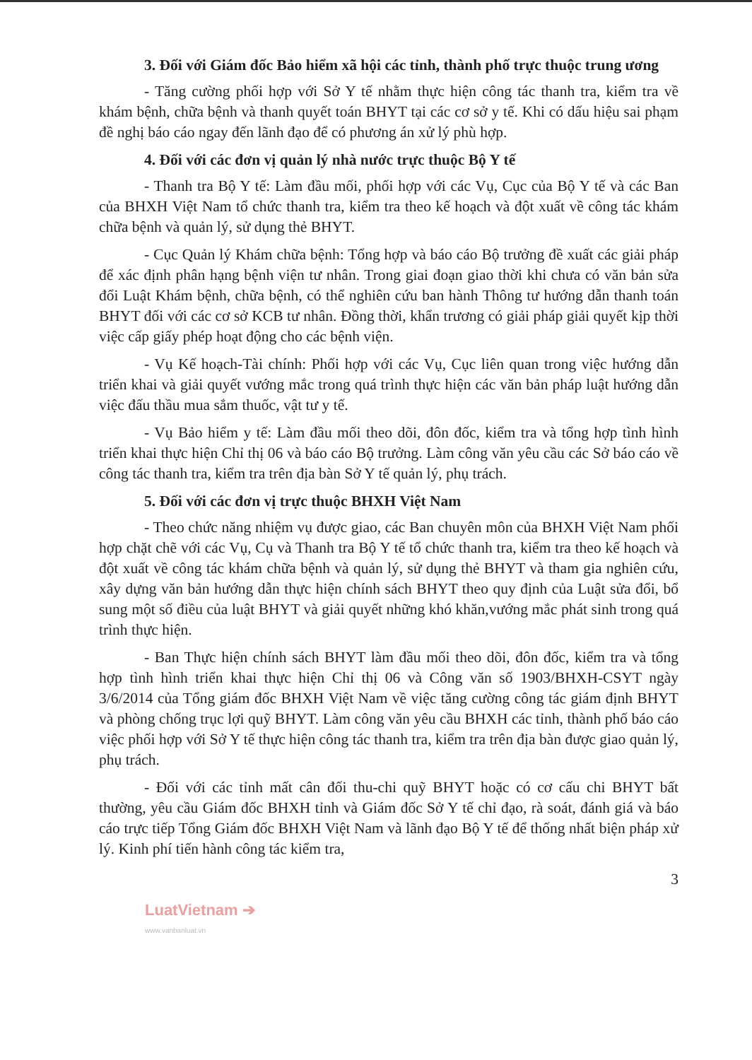3. Đối với Giám đốc Bảo hiểm xã hội các tỉnh, thành phố trực thuộc trung ương
- Tăng cường phối hợp với Sở Y tế nhằm thực hiện công tác thanh tra, kiểm tra về khám bệnh, chữa bệnh và thanh quyết toán BHYT tại các cơ sở y tế. Khi có dấu hiệu sai phạm đề nghị báo cáo ngay đến lãnh đạo để có phương án xử lý phù hợp.
4. Đối với các đơn vị quản lý nhà nước trực thuộc Bộ Y tế
- Thanh tra Bộ Y tế: Làm đầu mối, phối hợp với các Vụ, Cục của Bộ Y tế và các Ban của BHXH Việt Nam tổ chức thanh tra, kiểm tra theo kế hoạch và đột xuất về công tác khám chữa bệnh và quản lý, sử dụng thẻ BHYT.
- Cục Quản lý Khám chữa bệnh: Tổng hợp và báo cáo Bộ trưởng đề xuất các giải pháp để xác định phân hạng bệnh viện tư nhân. Trong giai đoạn giao thời khi chưa có văn bản sửa đổi Luật Khám bệnh, chữa bệnh, có thể nghiên cứu ban hành Thông tư hướng dẫn thanh toán BHYT đối với các cơ sở KCB tư nhân. Đồng thời, khẩn trương có giải pháp giải quyết kịp thời việc cấp giấy phép hoạt động cho các bệnh viện.
- Vụ Kế hoạch-Tài chính: Phối hợp với các Vụ, Cục liên quan trong việc hướng dẫn triển khai và giải quyết vướng mắc trong quá trình thực hiện các văn bản pháp luật hướng dẫn việc đấu thầu mua sắm thuốc, vật tư y tế.
- Vụ Bảo hiểm y tế: Làm đầu mối theo dõi, đôn đốc, kiểm tra và tổng hợp tình hình triển khai thực hiện Chỉ thị 06 và báo cáo Bộ trưởng. Làm công văn yêu cầu các Sở báo cáo về công tác thanh tra, kiểm tra trên địa bàn Sở Y tế quản lý, phụ trách.
5. Đối với các đơn vị trực thuộc BHXH Việt Nam
- Theo chức năng nhiệm vụ được giao, các Ban chuyên môn của BHXH Việt Nam phối hợp chặt chẽ với các Vụ, Cụ và Thanh tra Bộ Y tế tổ chức thanh tra, kiểm tra theo kế hoạch và đột xuất về công tác khám chữa bệnh và quản lý, sử dụng thẻ BHYT và tham gia nghiên cứu, xây dựng văn bản hướng dẫn thực hiện chính sách BHYT theo quy định của Luật sửa đổi, bổ sung một số điều của luật BHYT và giải quyết những khó khăn,vướng mắc phát sinh trong quá trình thực hiện.
- Ban Thực hiện chính sách BHYT làm đầu mối theo dõi, đôn đốc, kiểm tra và tổng hợp tình hình triển khai thực hiện Chỉ thị 06 và Công văn số 1903/BHXH-CSYT ngày 3/6/2014 của Tổng giám đốc BHXH Việt Nam về việc tăng cường công tác giám định BHYT và phòng chống trục lợi quỹ BHYT. Làm công văn yêu cầu BHXH các tỉnh, thành phố báo cáo việc phối hợp với Sở Y tế thực hiện công tác thanh tra, kiểm tra trên địa bàn được giao quản lý, phụ trách.
- Đối với các tỉnh mất cân đối thu-chi quỹ BHYT hoặc có cơ cấu chi BHYT bất thường, yêu cầu Giám đốc BHXH tỉnh và Giám đốc Sở Y tế chỉ đạo, rà soát, đánh giá và báo cáo trực tiếp Tổng Giám đốc BHXH Việt Nam và lãnh đạo Bộ Y tế để thống nhất biện pháp xử lý. Kinh phí tiến hành công tác kiểm tra,
3
LuatVietnam ➔
www.vanbanluat.vn